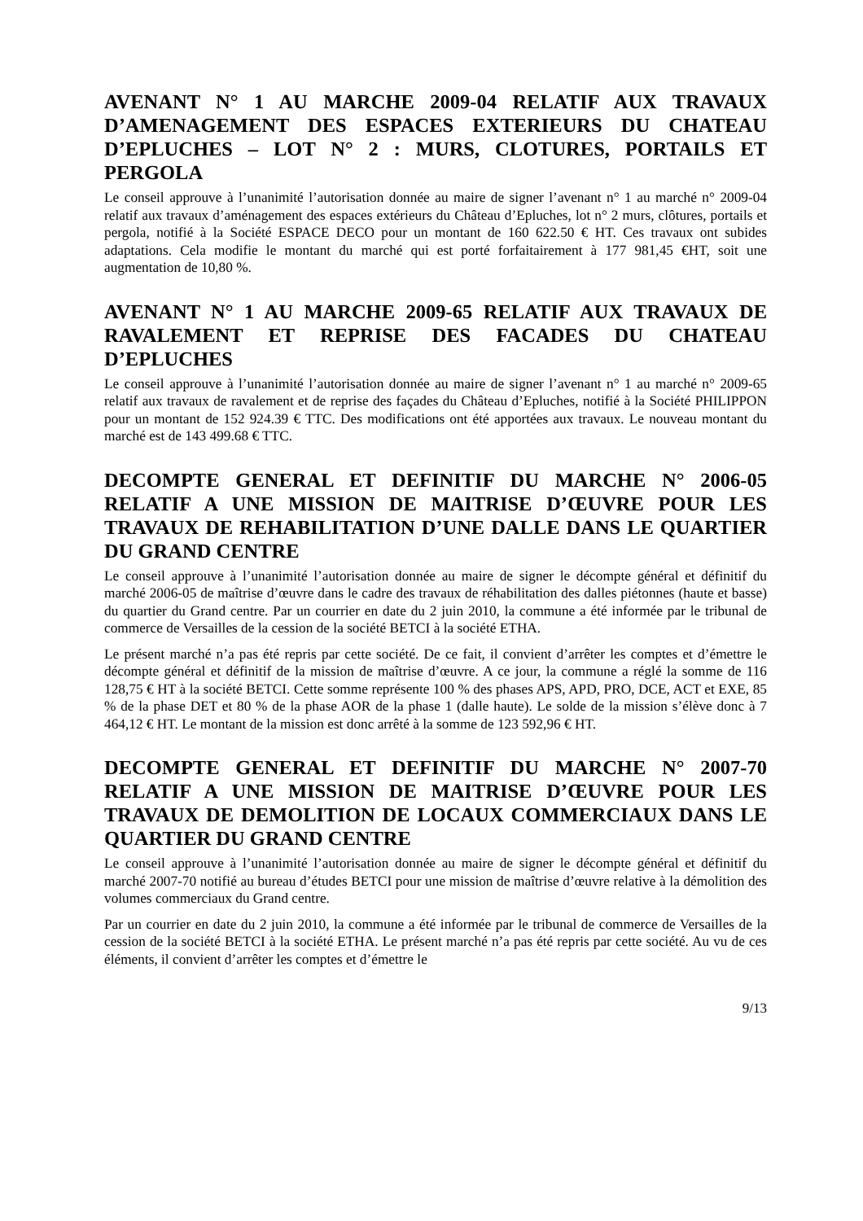AVENANT N° 1 AU MARCHE 2009-04 RELATIF AUX TRAVAUX D’AMENAGEMENT DES ESPACES EXTERIEURS DU CHATEAU D’EPLUCHES – LOT N° 2 : MURS, CLOTURES, PORTAILS ET PERGOLA
Le conseil approuve à l’unanimité l’autorisation donnée au maire de signer l’avenant n° 1 au marché n° 2009-04 relatif aux travaux d’aménagement des espaces extérieurs du Château d’Epluches, lot n° 2 murs, clôtures, portails et pergola, notifié à la Société ESPACE DECO pour un montant de 160 622.50 € HT. Ces travaux ont subides adaptations. Cela modifie le montant du marché qui est porté forfaitairement à 177 981,45 €HT, soit une augmentation de 10,80 %.
AVENANT N° 1 AU MARCHE 2009-65 RELATIF AUX TRAVAUX DE RAVALEMENT ET REPRISE DES FACADES DU CHATEAU D’EPLUCHES
Le conseil approuve à l’unanimité l’autorisation donnée au maire de signer l’avenant n° 1 au marché n° 2009-65 relatif aux travaux de ravalement et de reprise des façades du Château d’Epluches, notifié à la Société PHILIPPON pour un montant de 152 924.39 € TTC. Des modifications ont été apportées aux travaux. Le nouveau montant du marché est de 143 499.68 € TTC.
DECOMPTE GENERAL ET DEFINITIF DU MARCHE N° 2006-05 RELATIF A UNE MISSION DE MAITRISE D’ŒUVRE POUR LES TRAVAUX DE REHABILITATION D’UNE DALLE DANS LE QUARTIER DU GRAND CENTRE
Le conseil approuve à l’unanimité l’autorisation donnée au maire de signer le décompte général et définitif du marché 2006-05 de maîtrise d’œuvre dans le cadre des travaux de réhabilitation des dalles piétonnes (haute et basse) du quartier du Grand centre. Par un courrier en date du 2 juin 2010, la commune a été informée par le tribunal de commerce de Versailles de la cession de la société BETCI à la société ETHA.
Le présent marché n’a pas été repris par cette société. De ce fait, il convient d’arrêter les comptes et d’émettre le décompte général et définitif de la mission de maîtrise d’œuvre. A ce jour, la commune a réglé la somme de 116 128,75 € HT à la société BETCI. Cette somme représente 100 % des phases APS, APD, PRO, DCE, ACT et EXE, 85 % de la phase DET et 80 % de la phase AOR de la phase 1 (dalle haute). Le solde de la mission s’élève donc à 7 464,12 € HT. Le montant de la mission est donc arrêté à la somme de 123 592,96 € HT.
DECOMPTE GENERAL ET DEFINITIF DU MARCHE N° 2007-70 RELATIF A UNE MISSION DE MAITRISE D’ŒUVRE POUR LES TRAVAUX DE DEMOLITION DE LOCAUX COMMERCIAUX DANS LE QUARTIER DU GRAND CENTRE
Le conseil approuve à l’unanimité l’autorisation donnée au maire de signer le décompte général et définitif du marché 2007-70 notifié au bureau d’études BETCI pour une mission de maîtrise d’œuvre relative à la démolition des volumes commerciaux du Grand centre.
Par un courrier en date du 2 juin 2010, la commune a été informée par le tribunal de commerce de Versailles de la cession de la société BETCI à la société ETHA. Le présent marché n’a pas été repris par cette société. Au vu de ces éléments, il convient d’arrêter les comptes et d’émettre le
9/13